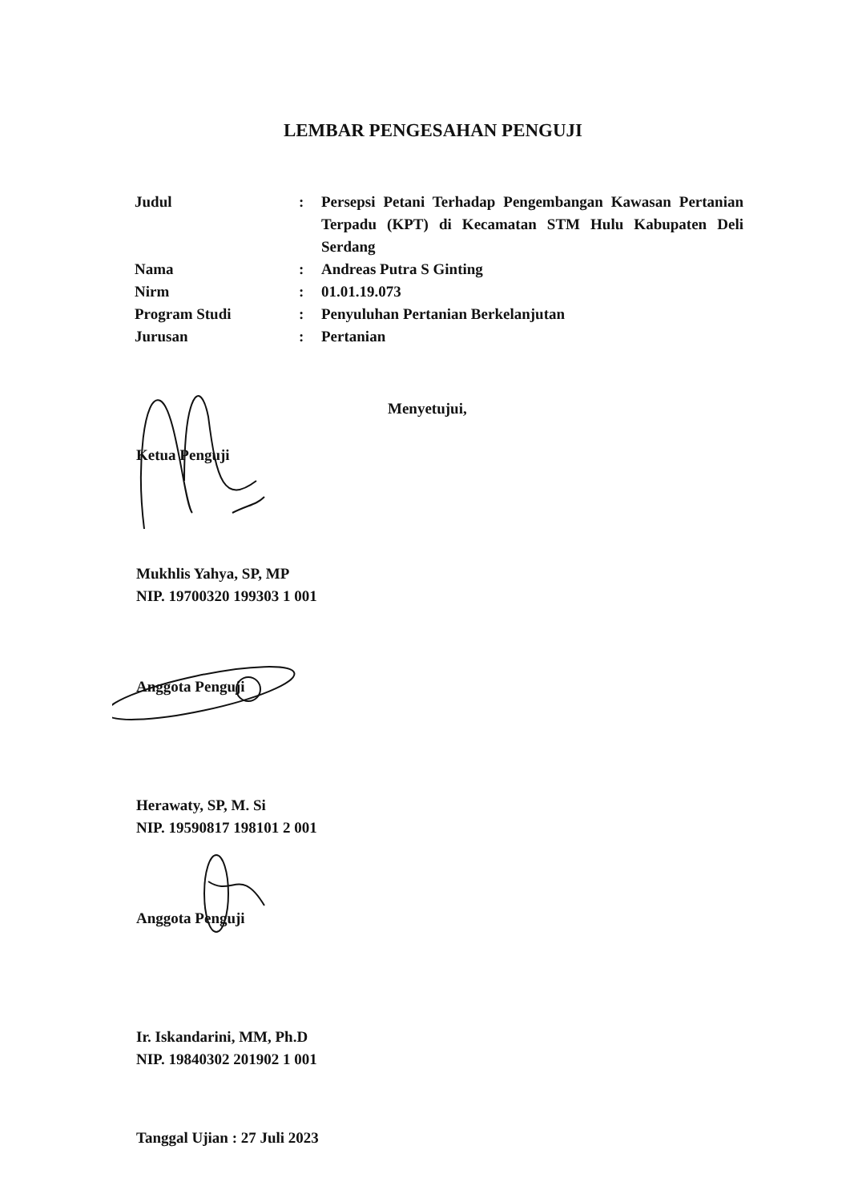LEMBAR PENGESAHAN PENGUJI
| Judul | : | Persepsi Petani Terhadap Pengembangan Kawasan Pertanian Terpadu (KPT) di Kecamatan STM Hulu Kabupaten Deli Serdang |
| Nama | : | Andreas Putra S Ginting |
| Nirm | : | 01.01.19.073 |
| Program Studi | : | Penyuluhan Pertanian Berkelanjutan |
| Jurusan | : | Pertanian |
Menyetujui,
Ketua Penguji
Mukhlis Yahya, SP, MP
NIP. 19700320 199303 1 001
Anggota Penguji
Herawaty, SP, M. Si
NIP. 19590817 198101 2 001
Anggota Penguji
Ir. Iskandarini, MM, Ph.D
NIP. 19840302 201902 1 001
Tanggal Ujian : 27 Juli 2023